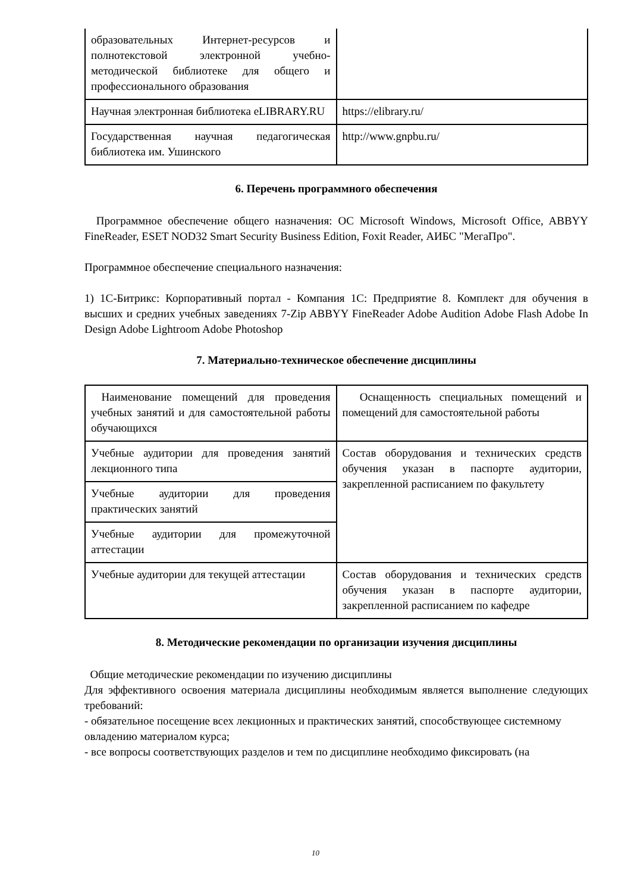| образовательных Интернет-ресурсов и полнотекстовой электронной учебно-методической библиотеке для общего и профессионального образования | |
| Научная электронная библиотека eLIBRARY.RU | https://elibrary.ru/ |
| Государственная научная педагогическая библиотека им. Ушинского | http://www.gnpbu.ru/ |
6. Перечень программного обеспечения
Программное обеспечение общего назначения: ОС Microsoft Windows, Microsoft Office, ABBYY FineReader, ESET NOD32 Smart Security Business Edition, Foxit Reader, АИБС "МегаПро".
Программное обеспечение специального назначения:
1) 1С-Битрикс: Корпоративный портал - Компания 1С: Предприятие 8. Комплект для обучения в высших и средних учебных заведениях 7-Zip ABBYY FineReader Adobe Audition Adobe Flash Adobe In Design Adobe Lightroom Adobe Photoshop
7. Материально-техническое обеспечение дисциплины
| Наименование помещений для проведения учебных занятий и для самостоятельной работы обучающихся | Оснащенность специальных помещений и помещений для самостоятельной работы |
| Учебные аудитории для проведения занятий лекционного типа | Состав оборудования и технических средств обучения указан в паспорте аудитории, закрепленной расписанием по факультету |
| Учебные аудитории для проведения практических занятий | |
| Учебные аудитории для промежуточной аттестации | |
| Учебные аудитории для текущей аттестации | Состав оборудования и технических средств обучения указан в паспорте аудитории, закрепленной расписанием по кафедре |
8. Методические рекомендации по организации изучения дисциплины
Общие методические рекомендации по изучению дисциплины
Для эффективного освоения материала дисциплины необходимым является выполнение следующих требований:
- обязательное посещение всех лекционных и практических занятий, способствующее системному овладению материалом курса;
- все вопросы соответствующих разделов и тем по дисциплине необходимо фиксировать (на
10